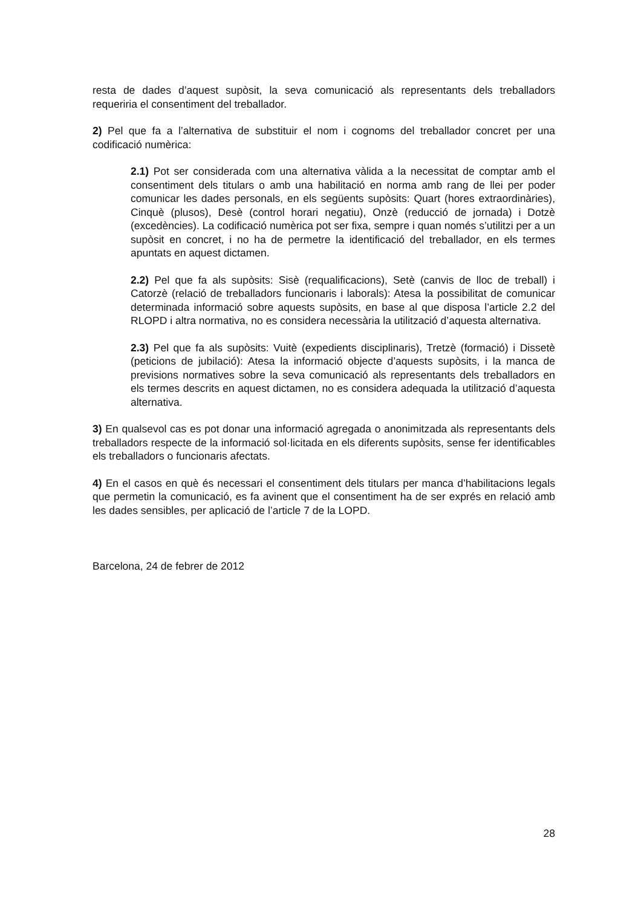resta de dades d’aquest supòsit, la seva comunicació als representants dels treballadors requeriria el consentiment del treballador.
2) Pel que fa a l’alternativa de substituir el nom i cognoms del treballador concret per una codificació numèrica:
2.1) Pot ser considerada com una alternativa vàlida a la necessitat de comptar amb el consentiment dels titulars o amb una habilitació en norma amb rang de llei per poder comunicar les dades personals, en els següents supòsits: Quart (hores extraordinàries), Cinquè (plusos), Desè (control horari negatiu), Onzè (reducció de jornada) i Dotzè (excedències). La codificació numèrica pot ser fixa, sempre i quan només s’utilitzi per a un supòsit en concret, i no ha de permetre la identificació del treballador, en els termes apuntats en aquest dictamen.
2.2) Pel que fa als supòsits: Sisè (requalificacions), Setè (canvis de lloc de treball) i Catorzè (relació de treballadors funcionaris i laborals): Atesa la possibilitat de comunicar determinada informació sobre aquests supòsits, en base al que disposa l’article 2.2 del RLOPD i altra normativa, no es considera necessària la utilització d’aquesta alternativa.
2.3) Pel que fa als supòsits: Vuitè (expedients disciplinaris), Tretzè (formació) i Dissetè (peticions de jubilació): Atesa la informació objecte d’aquests supòsits, i la manca de previsions normatives sobre la seva comunicació als representants dels treballadors en els termes descrits en aquest dictamen, no es considera adequada la utilització d’aquesta alternativa.
3) En qualsevol cas es pot donar una informació agregada o anonimitzada als representants dels treballadors respecte de la informació sol·licitada en els diferents supòsits, sense fer identificables els treballadors o funcionaris afectats.
4) En el casos en què és necessari el consentiment dels titulars per manca d’habilitacions legals que permetin la comunicació, es fa avinent que el consentiment ha de ser exprés en relació amb les dades sensibles, per aplicació de l’article 7 de la LOPD.
Barcelona, 24 de febrer de 2012
28